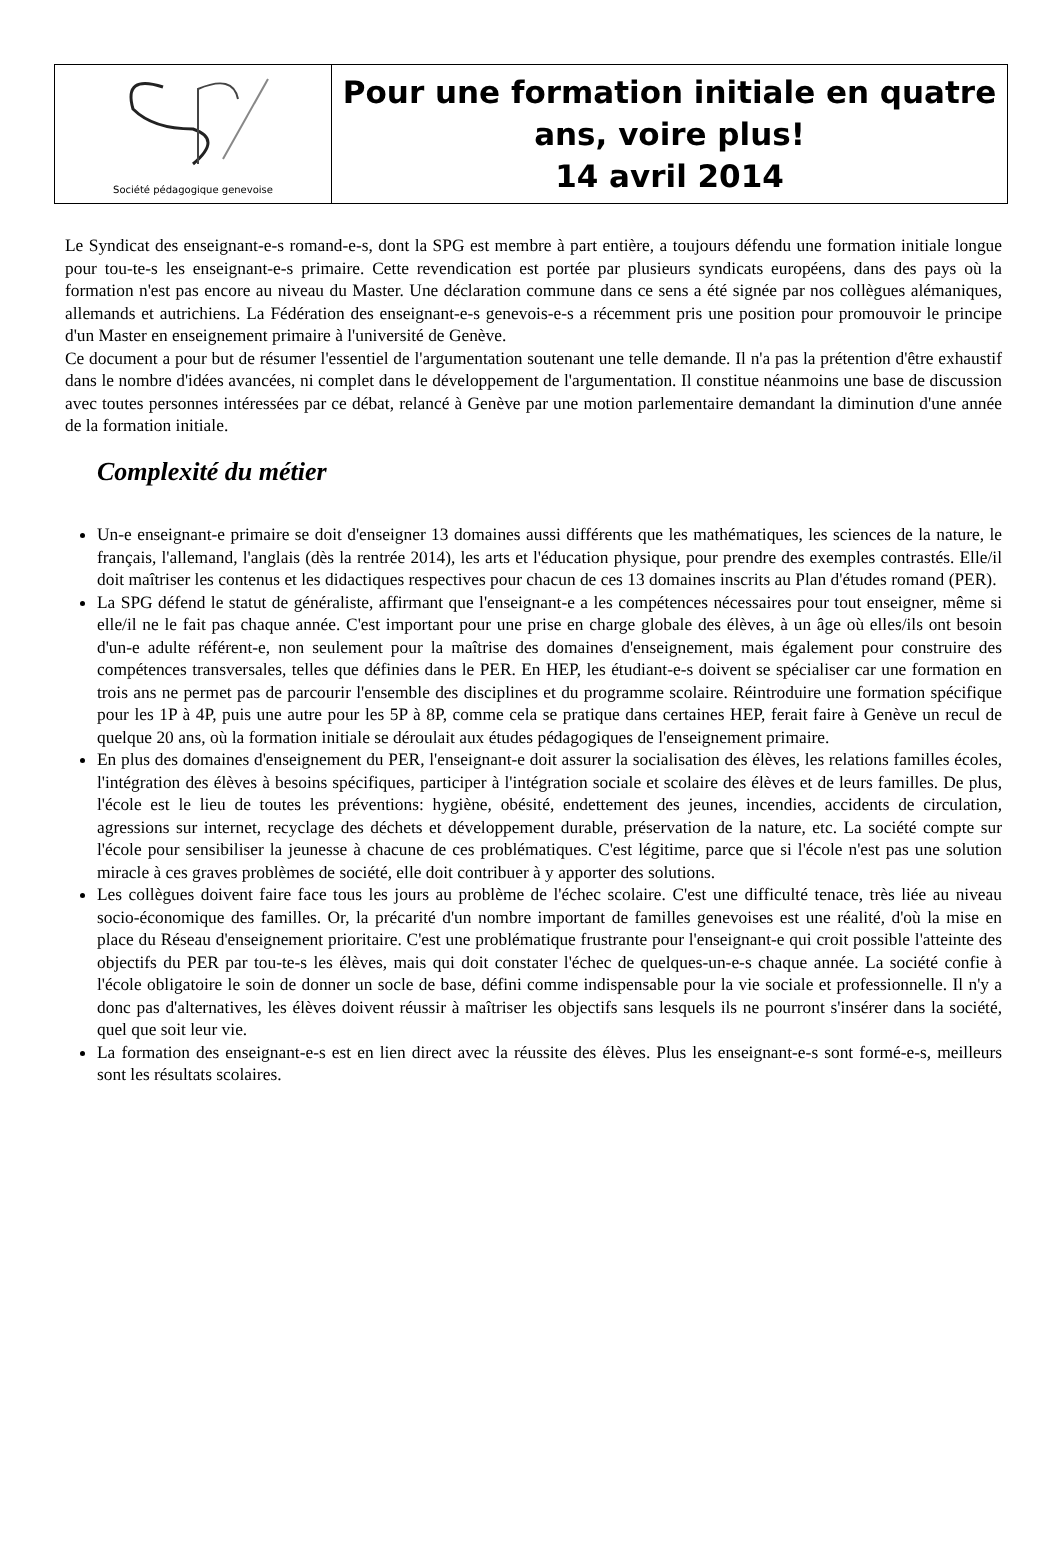Société pédagogique genevoise
Pour une formation initiale en quatre ans, voire plus!
14 avril 2014
Le Syndicat des enseignant-e-s romand-e-s, dont la SPG est membre à part entière, a toujours défendu une formation initiale longue pour tou-te-s les enseignant-e-s primaire. Cette revendication est portée par plusieurs syndicats européens, dans des pays où la formation n'est pas encore au niveau du Master. Une déclaration commune dans ce sens a été signée par nos collègues alémaniques, allemands et autrichiens. La Fédération des enseignant-e-s genevois-e-s a récemment pris une position pour promouvoir le principe d'un Master en enseignement primaire à l'université de Genève.
Ce document a pour but de résumer l'essentiel de l'argumentation soutenant une telle demande. Il n'a pas la prétention d'être exhaustif dans le nombre d'idées avancées, ni complet dans le développement de l'argumentation. Il constitue néanmoins une base de discussion avec toutes personnes intéressées par ce débat, relancé à Genève par une motion parlementaire demandant la diminution d'une année de la formation initiale.
Complexité du métier
Un-e enseignant-e primaire se doit d'enseigner 13 domaines aussi différents que les mathématiques, les sciences de la nature, le français, l'allemand, l'anglais (dès la rentrée 2014), les arts et l'éducation physique, pour prendre des exemples contrastés. Elle/il doit maîtriser les contenus et les didactiques respectives pour chacun de ces 13 domaines inscrits au Plan d'études romand (PER).
La SPG défend le statut de généraliste, affirmant que l'enseignant-e a les compétences nécessaires pour tout enseigner, même si elle/il ne le fait pas chaque année. C'est important pour une prise en charge globale des élèves, à un âge où elles/ils ont besoin d'un-e adulte référent-e, non seulement pour la maîtrise des domaines d'enseignement, mais également pour construire des compétences transversales, telles que définies dans le PER. En HEP, les étudiant-e-s doivent se spécialiser car une formation en trois ans ne permet pas de parcourir l'ensemble des disciplines et du programme scolaire. Réintroduire une formation spécifique pour les 1P à 4P, puis une autre pour les 5P à 8P, comme cela se pratique dans certaines HEP, ferait faire à Genève un recul de quelque 20 ans, où la formation initiale se déroulait aux études pédagogiques de l'enseignement primaire.
En plus des domaines d'enseignement du PER, l'enseignant-e doit assurer la socialisation des élèves, les relations familles écoles, l'intégration des élèves à besoins spécifiques, participer à l'intégration sociale et scolaire des élèves et de leurs familles. De plus, l'école est le lieu de toutes les préventions: hygiène, obésité, endettement des jeunes, incendies, accidents de circulation, agressions sur internet, recyclage des déchets et développement durable, préservation de la nature, etc. La société compte sur l'école pour sensibiliser la jeunesse à chacune de ces problématiques. C'est légitime, parce que si l'école n'est pas une solution miracle à ces graves problèmes de société, elle doit contribuer à y apporter des solutions.
Les collègues doivent faire face tous les jours au problème de l'échec scolaire. C'est une difficulté tenace, très liée au niveau socio-économique des familles. Or, la précarité d'un nombre important de familles genevoises est une réalité, d'où la mise en place du Réseau d'enseignement prioritaire. C'est une problématique frustrante pour l'enseignant-e qui croit possible l'atteinte des objectifs du PER par tou-te-s les élèves, mais qui doit constater l'échec de quelques-un-e-s chaque année. La société confie à l'école obligatoire le soin de donner un socle de base, défini comme indispensable pour la vie sociale et professionnelle. Il n'y a donc pas d'alternatives, les élèves doivent réussir à maîtriser les objectifs sans lesquels ils ne pourront s'insérer dans la société, quel que soit leur vie.
La formation des enseignant-e-s est en lien direct avec la réussite des élèves. Plus les enseignant-e-s sont formé-e-s, meilleurs sont les résultats scolaires.